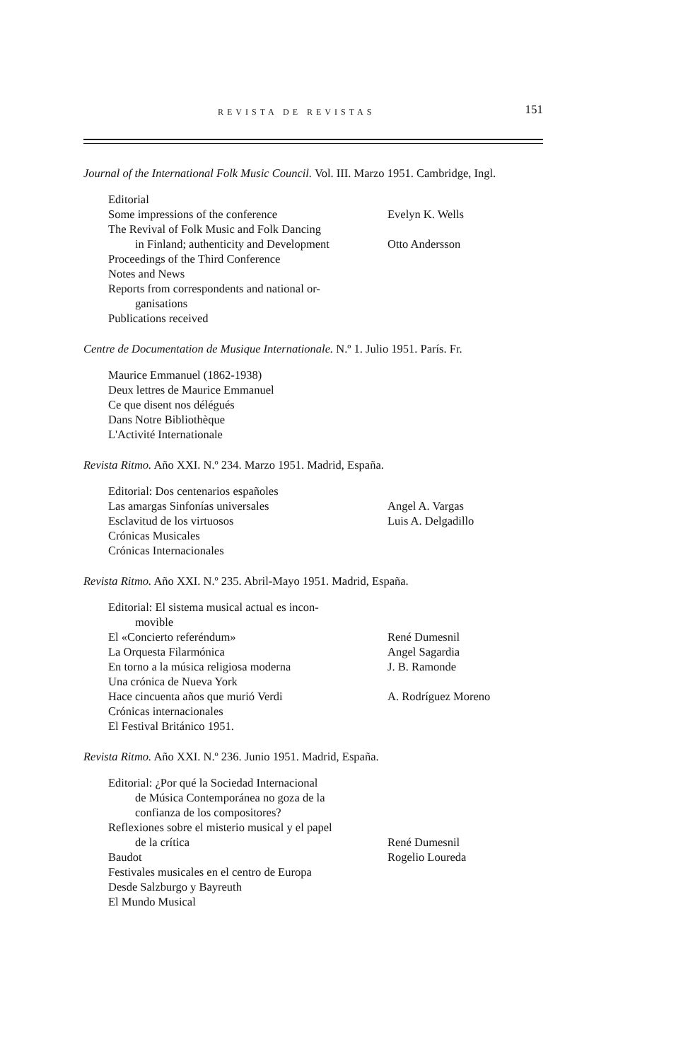REVISTA DE REVISTAS 151
Journal of the International Folk Music Council. Vol. III. Marzo 1951. Cambridge, Ingl.
| Editorial | |
| Some impressions of the conference | Evelyn K. Wells |
| The Revival of Folk Music and Folk Dancing in Finland; authenticity and Development | Otto Andersson |
| Proceedings of the Third Conference | |
| Notes and News | |
| Reports from correspondents and national or- ganisations | |
| Publications received | |
Centre de Documentation de Musique Internationale. N.º 1. Julio 1951. París. Fr.
| Maurice Emmanuel (1862-1938) | |
| Deux lettres de Maurice Emmanuel | |
| Ce que disent nos délégués | |
| Dans Notre Bibliothèque | |
| L'Activité Internationale | |
Revista Ritmo. Año XXI. N.º 234. Marzo 1951. Madrid, España.
| Editorial: Dos centenarios españoles | |
| Las amargas Sinfonías universales | Angel A. Vargas |
| Esclavitud de los virtuosos | Luis A. Delgadillo |
| Crónicas Musicales | |
| Crónicas Internacionales | |
Revista Ritmo. Año XXI. N.º 235. Abril-Mayo 1951. Madrid, España.
| Editorial: El sistema musical actual es incon- movible | |
| El «Concierto referéndum» | René Dumesnil |
| La Orquesta Filarmónica | Angel Sagardia |
| En torno a la música religiosa moderna | J. B. Ramonde |
| Una crónica de Nueva York | |
| Hace cincuenta años que murió Verdi | A. Rodríguez Moreno |
| Crónicas internacionales | |
| El Festival Británico 1951. | |
Revista Ritmo. Año XXI. N.º 236. Junio 1951. Madrid, España.
| Editorial: ¿Por qué la Sociedad Internacional de Música Contemporánea no goza de la confianza de los compositores? | |
| Reflexiones sobre el misterio musical y el papel de la crítica | René Dumesnil |
| Baudot | Rogelio Loureda |
| Festivales musicales en el centro de Europa | |
| Desde Salzburgo y Bayreuth | |
| El Mundo Musical | |